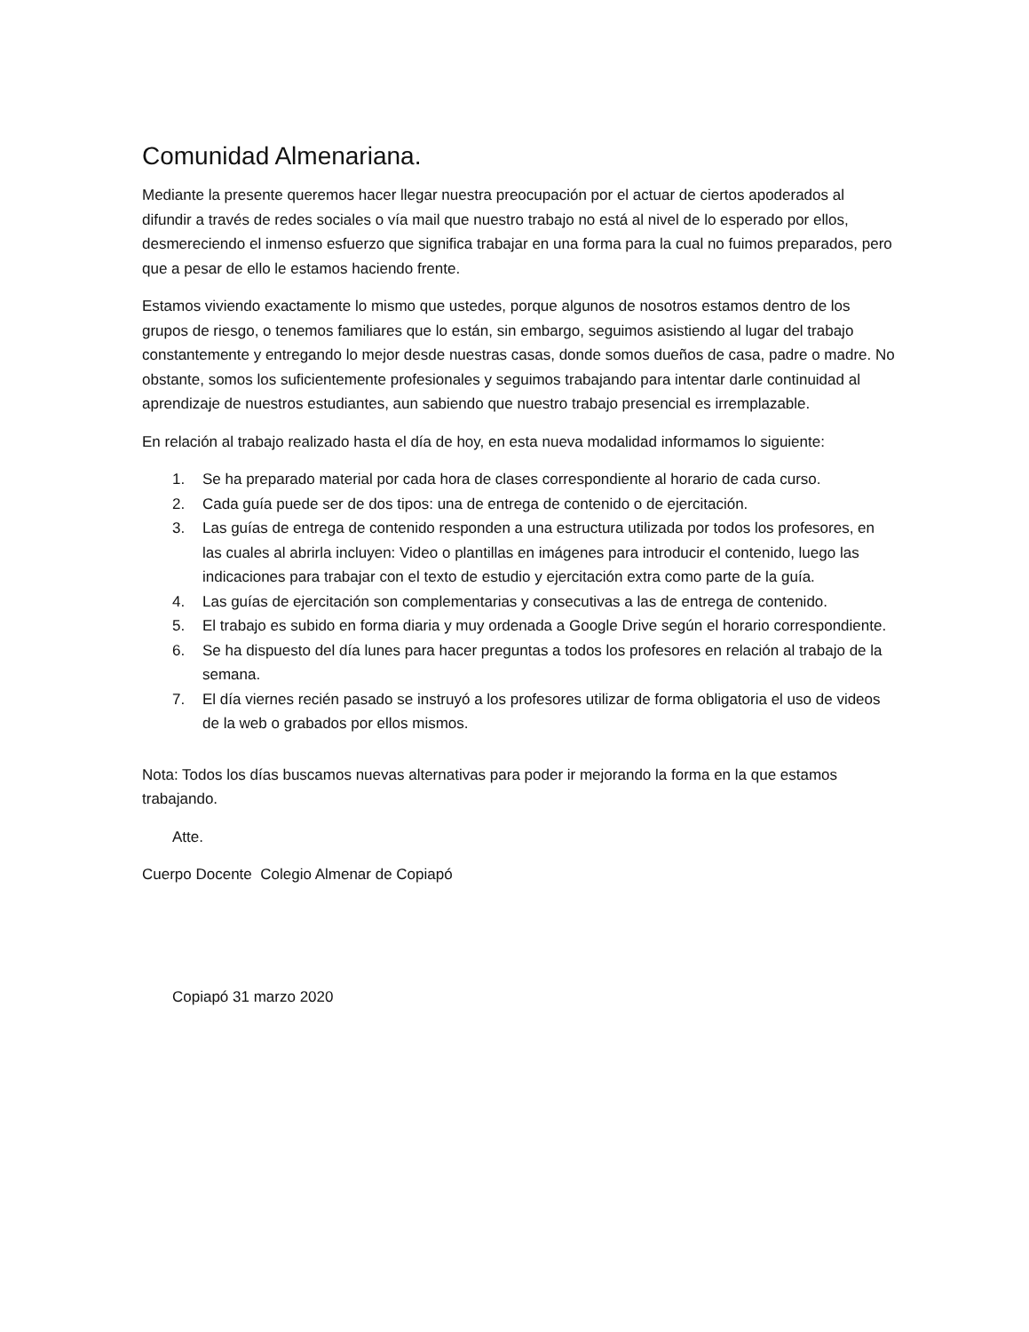Comunidad Almenariana.
Mediante la presente queremos hacer llegar nuestra preocupación por el actuar de ciertos apoderados al difundir a través de redes sociales o vía mail que nuestro trabajo no está al nivel de lo esperado por ellos, desmereciendo el inmenso esfuerzo que significa trabajar en una forma para la cual no fuimos preparados, pero que a pesar de ello le estamos haciendo frente.
Estamos viviendo exactamente lo mismo que ustedes, porque algunos de nosotros estamos dentro de los grupos de riesgo, o tenemos familiares que lo están, sin embargo, seguimos asistiendo al lugar del trabajo constantemente y entregando lo mejor desde nuestras casas, donde somos dueños de casa, padre o madre. No obstante, somos los suficientemente profesionales y seguimos trabajando para intentar darle continuidad al aprendizaje de nuestros estudiantes, aun sabiendo que nuestro trabajo presencial es irremplazable.
En relación al trabajo realizado hasta el día de hoy, en esta nueva modalidad informamos lo siguiente:
1. Se ha preparado material por cada hora de clases correspondiente al horario de cada curso.
2. Cada guía puede ser de dos tipos: una de entrega de contenido o de ejercitación.
3. Las guías de entrega de contenido responden a una estructura utilizada por todos los profesores, en las cuales al abrirla incluyen: Video o plantillas en imágenes para introducir el contenido, luego las indicaciones para trabajar con el texto de estudio y ejercitación extra como parte de la guía.
4. Las guías de ejercitación son complementarias y consecutivas a las de entrega de contenido.
5. El trabajo es subido en forma diaria y muy ordenada a Google Drive según el horario correspondiente.
6. Se ha dispuesto del día lunes para hacer preguntas a todos los profesores en relación al trabajo de la semana.
7. El día viernes recién pasado se instruyó a los profesores utilizar de forma obligatoria el uso de videos de la web o grabados por ellos mismos.
Nota: Todos los días buscamos nuevas alternativas para poder ir mejorando la forma en la que estamos trabajando.
Atte.
Cuerpo Docente Colegio Almenar de Copiapó
Copiapó 31 marzo 2020